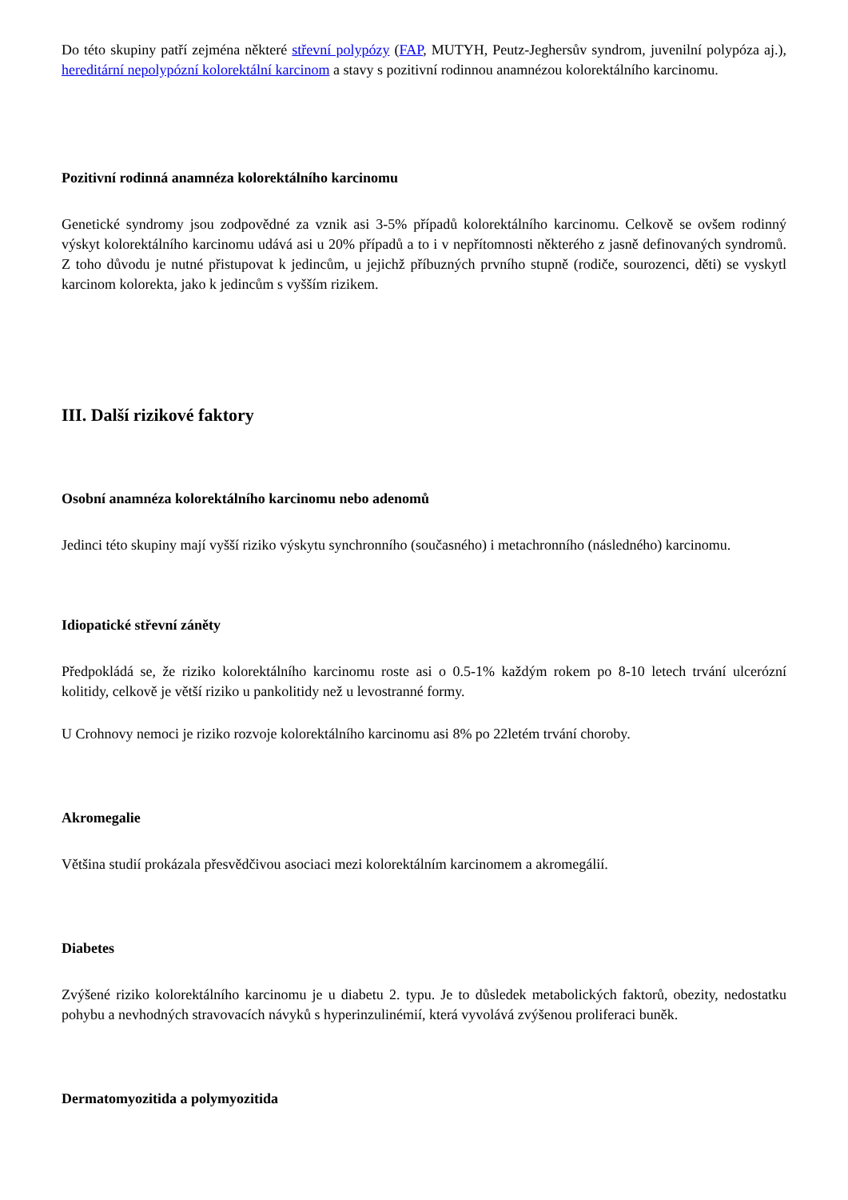Do této skupiny patří zejména některé střevní polypózy (FAP, MUTYH, Peutz-Jeghersův syndrom, juvenilní polypóza aj.), hereditární nepolypózní kolorektální karcinom a stavy s pozitivní rodinnou anamnézou kolorektálního karcinomu.
Pozitivní rodinná anamnéza kolorektálního karcinomu
Genetické syndromy jsou zodpovědné za vznik asi 3-5% případů kolorektálního karcinomu. Celkově se ovšem rodinný výskyt kolorektálního karcinomu udává asi u 20% případů a to i v nepřítomnosti některého z jasně definovaných syndromů. Z toho důvodu je nutné přistupovat k jedincům, u jejichž příbuzných prvního stupně (rodiče, sourozenci, děti) se vyskytl karcinom kolorekta, jako k jedincům s vyšším rizikem.
III. Další rizikové faktory
Osobní anamnéza kolorektálního karcinomu nebo adenomů
Jedinci této skupiny mají vyšší riziko výskytu synchronního (současného) i metachronního (následného) karcinomu.
Idiopatické střevní záněty
Předpokládá se, že riziko kolorektálního karcinomu roste asi o 0.5-1% každým rokem po 8-10 letech trvání ulcerózní kolitidy, celkově je větší riziko u pankolitidy než u levostranné formy.
U Crohnovy nemoci je riziko rozvoje kolorektálního karcinomu asi 8% po 22letém trvání choroby.
Akromegalie
Většina studií prokázala přesvědčivou asociaci mezi kolorektálním karcinomem a akromegálií.
Diabetes
Zvýšené riziko kolorektálního karcinomu je u diabetu 2. typu. Je to důsledek metabolických faktorů, obezity, nedostatku pohybu a nevhodných stravovacích návyků s hyperinzulinémií, která vyvolává zvýšenou proliferaci buněk.
Dermatomyozitida a polymyozitida